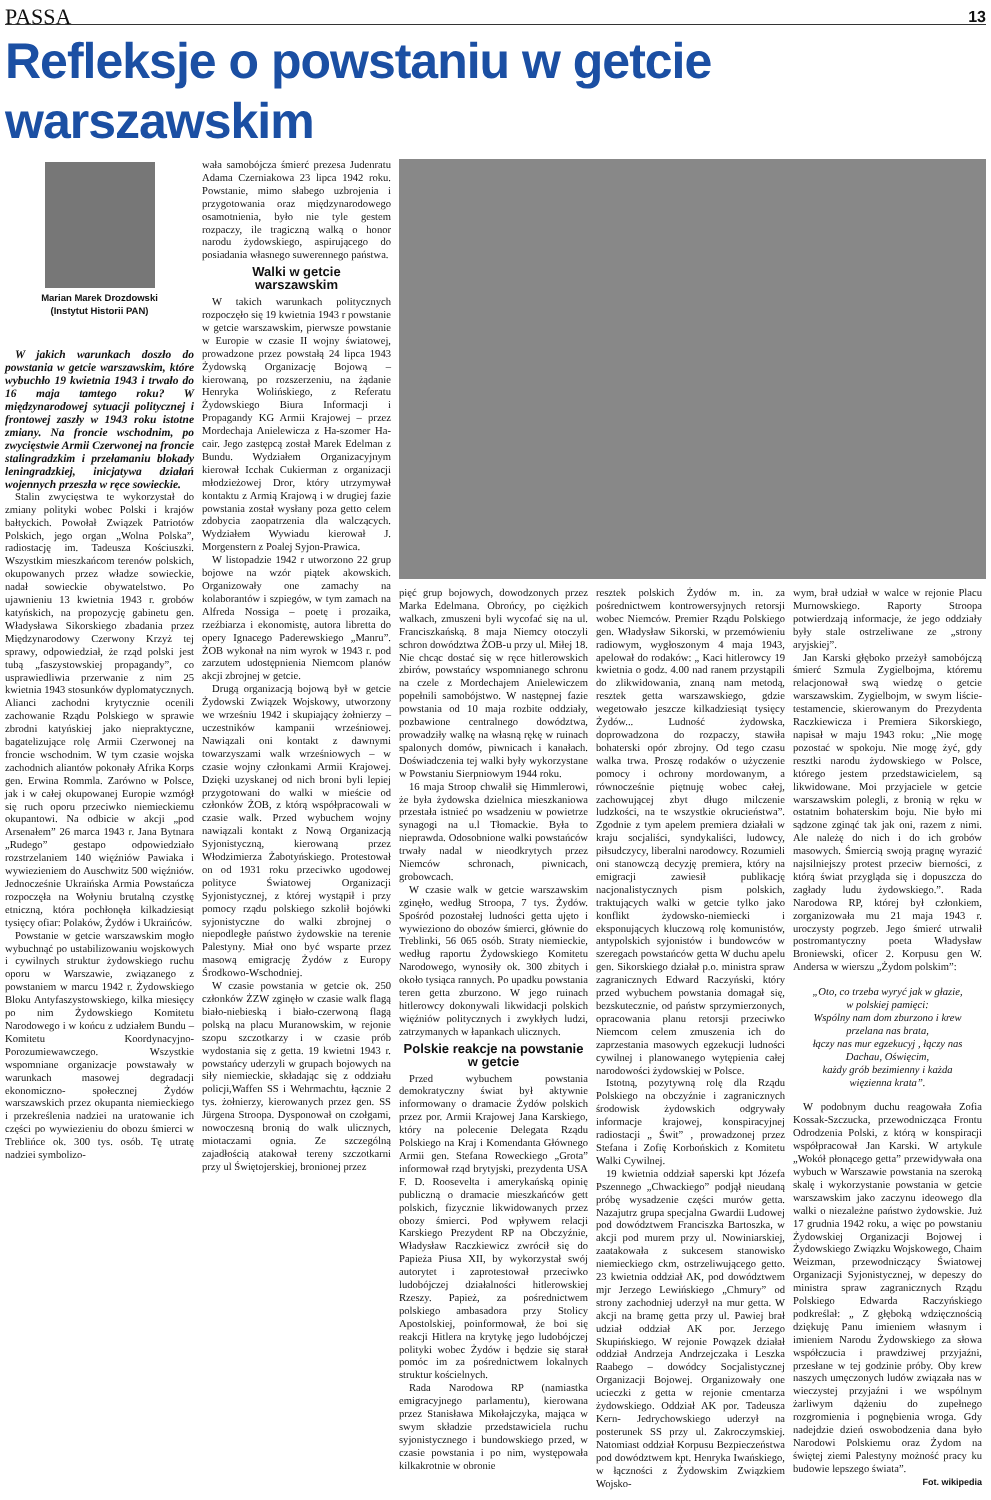PASSA 13
Refleksje o powstaniu w getcie warszawskim
Marian Marek Drozdowski
(Instytut Historii PAN)
W jakich warunkach doszło do powstania w getcie warszawskim, które wybuchło 19 kwietnia 1943 i trwało do 16 maja tamtego roku? W międzynarodowej sytuacji politycznej i frontowej zaszły w 1943 roku istotne zmiany. Na froncie wschodnim, po zwycięstwie Armii Czerwonej na froncie stalingradzkim i przełamaniu blokady leningradzkiej, inicjatywa działań wojennych przeszła w ręce sowieckie.
Stalin zwycięstwa te wykorzystał do zmiany polityki wobec Polski i krajów bałtyckich. Powołał Związek Patriotów Polskich, jego organ „Wolna Polska”, radiostację im. Tadeusza Kościuszki. Wszystkim mieszkańcom terenów polskich, okupowanych przez władze sowieckie, nadał sowieckie obywatelstwo. Po ujawnieniu 13 kwietnia 1943 r. grobów katyńskich, na propozycję gabinetu gen. Władysława Sikorskiego zbadania przez Międzynarodowy Czerwony Krzyż tej sprawy, odpowiedział, że rząd polski jest tubą „faszystowskiej propagandy”, co usprawiedliwia przerwanie z nim 25 kwietnia 1943 stosunków dyplomatycznych. Alianci zachodni krytycznie ocenili zachowanie Rządu Polskiego w sprawie zbrodni katyńskiej jako niepraktyczne, bagatelizujące rolę Armii Czerwonej na froncie wschodnim. W tym czasie wojska zachodnich aliantów pokonały Afrika Korps gen. Erwina Rommla. Zarówno w Polsce, jak i w całej okupowanej Europie wzmógł się ruch oporu przeciwko niemieckiemu okupantowi. Na odbicie w akcji „pod Arsenałem” 26 marca 1943 r. Jana Bytnara „Rudego” gestapo odpowiedziało rozstrzelaniem 140 więźniów Pawiaka i wywiezieniem do Auschwitz 500 więźniów. Jednocześnie Ukraińska Armia Powstańcza rozpoczęła na Wołyniu brutalną czystkę etniczną, która pochłonęła kilkadziesiąt tysięcy ofiar: Polaków, Żydów i Ukraińców.
Powstanie w getcie warszawskim mogło wybuchnąć po ustabilizowaniu wojskowych i cywilnych struktur żydowskiego ruchu oporu w Warszawie, związanego z powstaniem w marcu 1942 r. Żydowskiego Bloku Antyfaszystowskiego, kilka miesięcy po nim Żydowskiego Komitetu Narodowego i w końcu z udziałem Bundu – Komitetu Koordynacyjno- Porozumiewawczego. Wszystkie wspomniane organizacje powstawały w warunkach masowej degradacji ekonomiczno- społecznej Żydów warszawskich przez okupanta niemieckiego i przekreślenia nadziei na uratowanie ich części po wywiezieniu do obozu śmierci w Treblińce ok. 300 tys. osób. Tę utratę nadziei symbolizo-
wała samobójcza śmierć prezesa Judenratu Adama Czerniakowa 23 lipca 1942 roku. Powstanie, mimo słabego uzbrojenia i przygotowania oraz międzynarodowego osamotnienia, było nie tyle gestem rozpaczy, ile tragiczną walką o honor narodu żydowskiego, aspirującego do posiadania własnego suwerennego państwa.
Walki w getcie
warszawskim
W takich warunkach politycznych rozpoczęło się 19 kwietnia 1943 r powstanie w getcie warszawskim, pierwsze powstanie w Europie w czasie II wojny światowej, prowadzone przez powstałą 24 lipca 1943 Żydowską Organizację Bojową – kierowaną, po rozszerzeniu, na żądanie Henryka Wolińskiego, z Referatu Żydowskiego Biura Informacji i Propagandy KG Armii Krajowej – przez Mordechaja Anielewicza z Ha-szomer Ha- cair. Jego zastępcą został Marek Edelman z Bundu. Wydziałem Organizacyjnym kierował Icchak Cukierman z organizacji młodzieżowej Dror, który utrzymywał kontaktu z Armią Krajową i w drugiej fazie powstania został wysłany poza getto celem zdobycia zaopatrzenia dla walczących. Wydziałem Wywiadu kierował J. Morgenstern z Poalej Syjon-Prawica.
W listopadzie 1942 r utworzono 22 grup bojowe na wzór piątek akowskich. Organizowały one zamachy na kolaborantów i szpiegów, w tym zamach na Alfreda Nossiga – poetę i prozaika, rzeźbiarza i ekonomistę, autora libretta do opery Ignacego Paderewskiego „Manru”. ŻOB wykonał na nim wyrok w 1943 r. pod zarzutem udostępnienia Niemcom planów akcji zbrojnej w getcie.
Drugą organizacją bojową był w getcie Żydowski Związek Wojskowy, utworzony we wrześniu 1942 i skupiający żołnierzy – uczestników kampanii wrześniowej. Nawiązali oni kontakt z dawnymi towarzyszami walk wrześniowych – w czasie wojny członkami Armii Krajowej. Dzięki uzyskanej od nich broni byli lepiej przygotowani do walki w mieście od członków ŻOB, z którą współpracowali w czasie walk. Przed wybuchem wojny nawiązali kontakt z Nową Organizacją Syjonistyczną, kierowaną przez Włodzimierza Żabotyńskiego. Protestował on od 1931 roku przeciwko ugodowej polityce Światowej Organizacji Syjonistycznej, z której wystąpił i przy pomocy rządu polskiego szkolił bojówki syjonistyczne do walki zbrojnej o niepodległe państwo żydowskie na terenie Palestyny. Miał ono być wsparte przez masową emigrację Żydów z Europy Środkowo-Wschodniej.
W czasie powstania w getcie ok. 250 członków ŻZW zginęło w czasie walk flagą biało-niebieską i biało-czerwoną flagą polską na placu Muranowskim, w rejonie szopu szczotkarzy i w czasie prób wydostania się z getta. 19 kwietni 1943 r. powstańcy uderzyli w grupach bojowych na siły niemieckie, składając się z oddziału policji,Waffen SS i Wehrmachtu, łącznie 2 tys. żołnierzy, kierowanych przez gen. SS Jürgena Stroopa. Dysponował on czołgami, nowoczesną bronią do walk ulicznych, miotaczami ognia. Ze szczególną zajadłością atakował tereny szczotkarni przy ul Świętojerskiej, bronionej przez
pięć grup bojowych, dowodzonych przez Marka Edelmana. Obrońcy, po ciężkich walkach, zmuszeni byli wycofać się na ul. Franciszkańską. 8 maja Niemcy otoczyli schron dowództwa ŻOB-u przy ul. Miłej 18. Nie chcąc dostać się w ręce hitlerowskich zbirów, powstańcy wspomnianego schronu na czele z Mordechajem Anielewiczem popełnili samobójstwo. W następnej fazie powstania od 10 maja rozbite oddziały, pozbawione centralnego dowództwa, prowadziły walkę na własną rękę w ruinach spalonych domów, piwnicach i kanałach. Doświadczenia tej walki były wykorzystane w Powstaniu Sierpniowym 1944 roku.
16 maja Stroop chwalił się Himmlerowi, że była żydowska dzielnica mieszkaniowa przestała istnieć po wsadzeniu w powietrze synagogi na u.l Tłomackie. Była to nieprawda. Odosobnione walki powstańców trwały nadal w nieodkrytych przez Niemców schronach, piwnicach, grobowcach.
W czasie walk w getcie warszawskim zginęło, według Stroopa, 7 tys. Żydów. Spośród pozostałej ludności getta ujęto i wywieziono do obozów śmierci, głównie do Treblinki, 56 065 osób. Straty niemieckie, według raportu Żydowskiego Komitetu Narodowego, wynosiły ok. 300 zbitych i około tysiąca rannych. Po upadku powstania teren getta zburzono. W jego ruinach hitlerowcy dokonywali likwidacji polskich więźniów politycznych i zwykłych ludzi, zatrzymanych w łapankach ulicznych.
Polskie reakcje na powstanie
w getcie
Przed wybuchem powstania demokratyczny świat był aktywnie informowany o dramacie Żydów polskich przez por. Armii Krajowej Jana Karskiego, który na polecenie Delegata Rządu Polskiego na Kraj i Komendanta Głównego Armii gen. Stefana Roweckiego „Grota” informował rząd brytyjski, prezydenta USA F. D. Roosevelta i amerykańską opinię publiczną o dramacie mieszkańców gett polskich, fizycznie likwidowanych przez obozy śmierci. Pod wpływem relacji Karskiego Prezydent RP na Obczyźnie, Władysław Raczkiewicz zwrócił się do Papieża Piusa XII, by wykorzystał swój autorytet i zaprotestował przeciwko ludobójczej działalności hitlerowskiej Rzeszy. Papież, za pośrednictwem polskiego ambasadora przy Stolicy Apostolskiej, poinformował, że boi się reakcji Hitlera na krytykę jego ludobójczej polityki wobec Żydów i będzie się starał pomóc im za pośrednictwem lokalnych struktur kościelnych.
Rada Narodowa RP (namiastka emigracyjnego parlamentu), kierowana przez Stanisława Mikołajczyka, mająca w swym składzie przedstawiciela ruchu syjonistycznego i bundowskiego przed, w czasie powstania i po nim, występowała kilkakrotnie w obronie
resztek polskich Żydów m. in. za pośrednictwem kontrowersyjnych retorsji wobec Niemców. Premier Rządu Polskiego gen. Władysław Sikorski, w przemówieniu radiowym, wygłoszonym 4 maja 1943, apelował do rodaków: „ Kaci hitlerowcy 19 kwietnia o godz. 4.00 nad ranem przystąpili do zlikwidowania, znaną nam metodą, resztek getta warszawskiego, gdzie wegetowało jeszcze kilkadziesiąt tysięcy Żydów... Ludność żydowska, doprowadzona do rozpaczy, stawiła bohaterski opór zbrojny. Od tego czasu walka trwa. Proszę rodaków o użyczenie pomocy i ochrony mordowanym, a równocześnie piętnuję wobec całej, zachowującej zbyt długo milczenie ludzkości, na te wszystkie okrucieństwa”. Zgodnie z tym apelem premiera działali w kraju socjaliści, syndykaliści, ludowcy, piłsudczycy, liberalni narodowcy. Rozumieli oni stanowczą decyzję premiera, który na emigracji zawiesił publikację nacjonalistycznych pism polskich, traktujących walki w getcie tylko jako konflikt żydowsko-niemiecki i eksponujących kluczową rolę komunistów, antypolskich syjonistów i bundowców w szeregach powstańców getta W duchu apelu gen. Sikorskiego działał p.o. ministra spraw zagranicznych Edward Raczyński, który przed wybuchem powstania domagał się, bezskutecznie, od państw sprzymierzonych, opracowania planu retorsji przeciwko Niemcom celem zmuszenia ich do zaprzestania masowych egzekucji ludności cywilnej i planowanego wytępienia całej narodowości żydowskiej w Polsce.
Istotną, pozytywną rolę dla Rządu Polskiego na obczyźnie i zagranicznych środowisk żydowskich odgrywały informacje krajowej, konspiracyjnej radiostacji „ Świt” , prowadzonej przez Stefana i Zofię Korbońskich z Komitetu Walki Cywilnej.
19 kwietnia oddział saperski kpt Józefa Pszennego „Chwackiego” podjął nieudaną próbę wysadzenie części murów getta. Nazajutrz grupa specjalna Gwardii Ludowej pod dowództwem Franciszka Bartoszka, w akcji pod murem przy ul. Nowiniarskiej, zaatakowała z sukcesem stanowisko niemieckiego ckm, ostrzeliwującego getto. 23 kwietnia oddział AK, pod dowództwem mjr Jerzego Lewińskiego „Chmury” od strony zachodniej uderzył na mur getta. W akcji na bramę getta przy ul. Pawiej brał udział oddział AK por. Jerzego Skupińskiego. W rejonie Powązek działał oddział Andrzeja Andrzejczaka i Leszka Raabego – dowódcy Socjalistycznej Organizacji Bojowej. Organizowały one ucieczki z getta w rejonie cmentarza żydowskiego. Oddział AK por. Tadeusza Kern- Jedrychowskiego uderzył na posterunek SS przy ul. Zakroczymskiej. Natomiast oddział Korpusu Bezpieczeństwa pod dowództwem kpt. Henryka Iwańskiego, w łączności z Żydowskim Związkiem Wojsko-
wym, brał udział w walce w rejonie Placu Murnowskiego. Raporty Stroopa potwierdzają informacje, że jego oddziały były stale ostrzeliwane ze „strony aryjskiej”.
Jan Karski głęboko przeżył samobójczą śmierć Szmula Zygielbojma, któremu relacjonował swą wiedzę o getcie warszawskim. Zygielbojm, w swym liście-testamencie, skierowanym do Prezydenta Raczkiewicza i Premiera Sikorskiego, napisał w maju 1943 roku: „Nie mogę pozostać w spokoju. Nie mogę żyć, gdy resztki narodu żydowskiego w Polsce, którego jestem przedstawicielem, są likwidowane. Moi przyjaciele w getcie warszawskim polegli, z bronią w ręku w ostatnim bohaterskim boju. Nie było mi sądzone zginąć tak jak oni, razem z nimi. Ale należę do nich i do ich grobów masowych. Śmiercią swoją pragnę wyrazić najsilniejszy protest przeciw bierności, z którą świat przygląda się i dopuszcza do zagłady ludu żydowskiego.”. Rada Narodowa RP, której był członkiem, zorganizowała mu 21 maja 1943 r. uroczysty pogrzeb. Jego śmierć utrwalił postromantyczny poeta Władysław Broniewski, oficer 2. Korpusu gen W. Andersa w wierszu „Żydom polskim”:
„Oto, co trzeba wyryć jak w głazie,
w polskiej pamięci:
Wspólny nam dom zburzono i krew
przelana nas brata,
łączy nas mur egzekucyj , łączy nas
Dachau, Oświęcim,
każdy grób bezimienny i każda
więzienna krata”.
W podobnym duchu reagowała Zofia Kossak-Szczucka, przewodnicząca Frontu Odrodzenia Polski, z którą w konspiracji współpracował Jan Karski. W artykule „Wokół płonącego getta” przewidywała ona wybuch w Warszawie powstania na szeroką skalę i wykorzystanie powstania w getcie warszawskim jako zaczynu ideowego dla walki o niezależne państwo żydowskie. Już 17 grudnia 1942 roku, a więc po powstaniu Żydowskiej Organizacji Bojowej i Żydowskiego Związku Wojskowego, Chaim Weizman, przewodniczący Światowej Organizacji Syjonistycznej, w depeszy do ministra spraw zagranicznych Rządu Polskiego Edwarda Raczyńskiego podkreślał: „ Z głęboką wdzięcznością dziękuję Panu imieniem własnym i imieniem Narodu Żydowskiego za słowa współczucia i prawdziwej przyjaźni, przesłane w tej godzinie próby. Oby krew naszych umęczonych ludów związała nas w wieczystej przyjaźni i we wspólnym żarliwym dążeniu do zupełnego rozgromienia i pognębienia wroga. Gdy nadejdzie dzień oswobodzenia dana było Narodowi Polskiemu oraz Żydom na świętej ziemi Palestyny możność pracy ku budowie lepszego świata”.
Fot. wikipedia